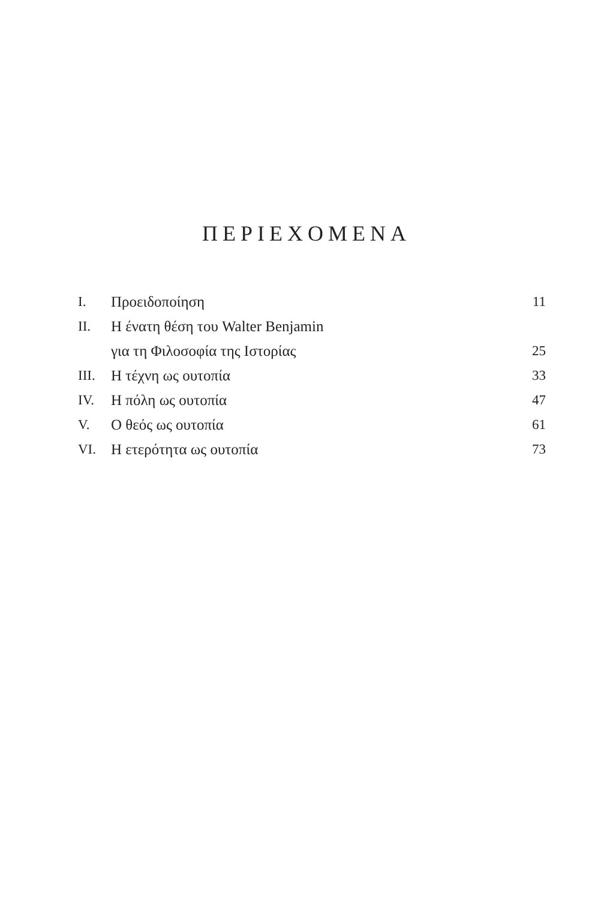ΠΕΡΙΕΧΟΜΕΝΑ
| I. | Προειδοποίηση | 11 |
| II. | Η ένατη θέση του Walter Benjamin | |
| | για τη Φιλοσοφία της Ιστορίας | 25 |
| III. | Η τέχνη ως ουτοπία | 33 |
| IV. | Η πόλη ως ουτοπία | 47 |
| V. | Ο θεός ως ουτοπία | 61 |
| VI. | Η ετερότητα ως ουτοπία | 73 |